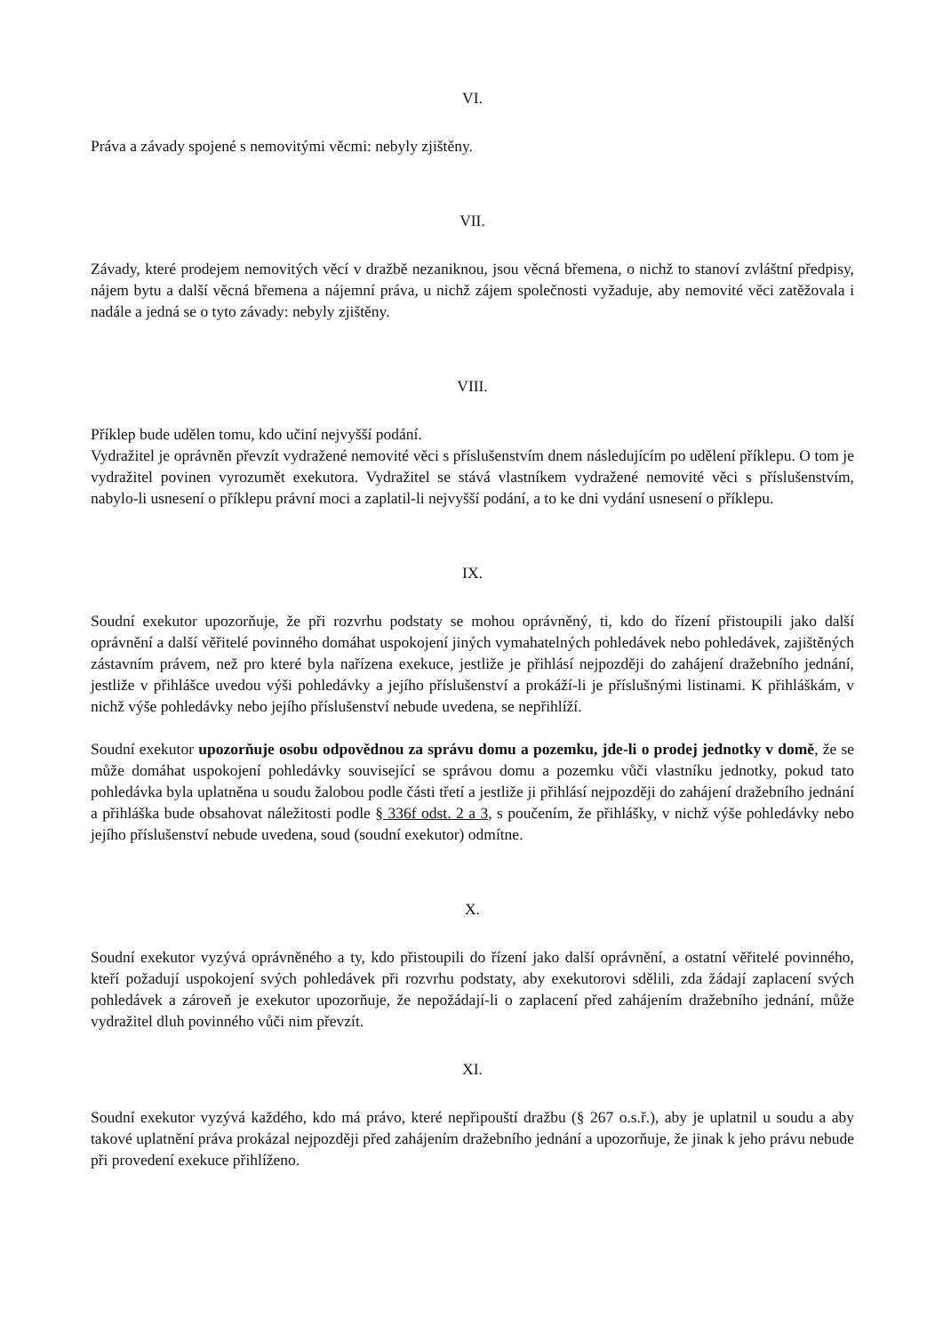VI.
Práva a závady spojené s nemovitými věcmi: nebyly zjištěny.
VII.
Závady, které prodejem nemovitých věcí v dražbě nezaniknou, jsou věcná břemena, o nichž to stanoví zvláštní předpisy, nájem bytu a další věcná břemena a nájemní práva, u nichž zájem společnosti vyžaduje, aby nemovité věci zatěžovala i nadále a jedná se o tyto závady: nebyly zjištěny.
VIII.
Příklep bude udělen tomu, kdo učiní nejvyšší podání.
Vydražitel je oprávněn převzít vydražené nemovité věci s příslušenstvím dnem následujícím po udělení příklepu. O tom je vydražitel povinen vyrozumět exekutora. Vydražitel se stává vlastníkem vydražené nemovité věci s příslušenstvím, nabylo-li usnesení o příklepu právní moci a zaplatil-li nejvyšší podání, a to ke dni vydání usnesení o příklepu.
IX.
Soudní exekutor upozorňuje, že při rozvrhu podstaty se mohou oprávněný, ti, kdo do řízení přistoupili jako další oprávnění a další věřitelé povinného domáhat uspokojení jiných vymahatelných pohledávek nebo pohledávek, zajištěných zástavním právem, než pro které byla nařízena exekuce, jestliže je přihlásí nejpozději do zahájení dražebního jednání, jestliže v přihlášce uvedou výši pohledávky a jejího příslušenství a prokáží-li je příslušnými listinami. K přihláškám, v nichž výše pohledávky nebo jejího příslušenství nebude uvedena, se nepřihlíží.
Soudní exekutor upozorňuje osobu odpovědnou za správu domu a pozemku, jde-li o prodej jednotky v domě, že se může domáhat uspokojení pohledávky související se správou domu a pozemku vůči vlastníku jednotky, pokud tato pohledávka byla uplatněna u soudu žalobou podle části třetí a jestliže ji přihlásí nejpozději do zahájení dražebního jednání a přihláška bude obsahovat náležitosti podle § 336f odst. 2 a 3, s poučením, že přihlášky, v nichž výše pohledávky nebo jejího příslušenství nebude uvedena, soud (soudní exekutor) odmítne.
X.
Soudní exekutor vyzývá oprávněného a ty, kdo přistoupili do řízení jako další oprávnění, a ostatní věřitelé povinného, kteří požadují uspokojení svých pohledávek při rozvrhu podstaty, aby exekutorovi sdělili, zda žádají zaplacení svých pohledávek a zároveň je exekutor upozorňuje, že nepožádají-li o zaplacení před zahájením dražebního jednání, může vydražitel dluh povinného vůči nim převzít.
XI.
Soudní exekutor vyzývá každého, kdo má právo, které nepřipouští dražbu (§ 267 o.s.ř.), aby je uplatnil u soudu a aby takové uplatnění práva prokázal nejpozději před zahájením dražebního jednání a upozorňuje, že jinak k jeho právu nebude při provedení exekuce přihlíženo.